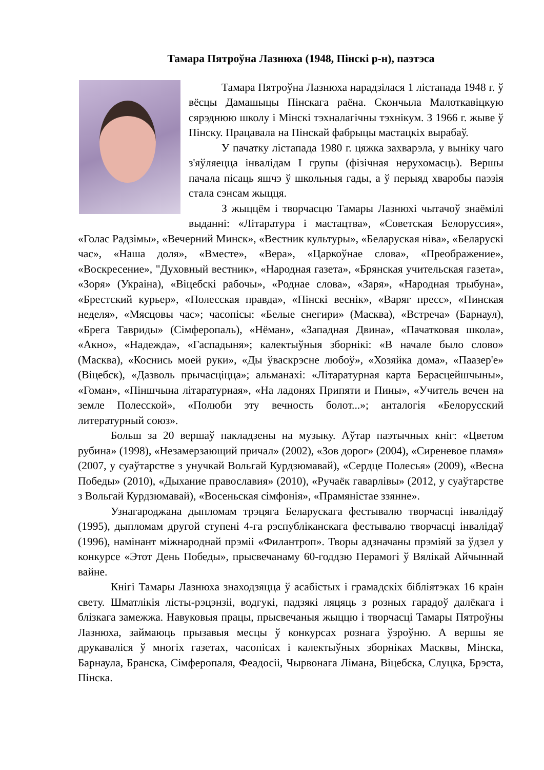Тамара Пятроўна Лазнюха (1948, Пінскі р-н), паэтэса
Тамара Пятроўна Лазнюха нарадзілася 1 лістапада 1948 г. ў вёсцы Дамашыцы Пінскага раёна. Скончыла Малоткавіцкую сярэднюю школу і Мінскі тэхналагічны тэхнікум. З 1966 г. жыве ў Пінску. Працавала на Пінскай фабрыцы мастацкіх вырабаў.
У пачатку лістапада 1980 г. цяжка захварэла, у выніку чаго з'яўляецца інвалідам I групы (фізічная нерухомасць). Вершы пачала пісаць яшчэ ў школьныя гады, а ў перыяд хваробы паэзія стала сэнсам жыцця.
З жыццём і творчасцю Тамары Лазнюхі чытачоў знаёмілі выданні: «Літаратура і мастацтва», «Советская Белоруссия», «Голас Радзімы», «Вечерний Минск», «Вестник культуры», «Беларуская ніва», «Беларускі час», «Наша доля», «Вместе», «Вера», «Царкоўнае слова», «Преображение», «Воскресение», "Духовный вестник», «Народная газета», «Брянская учительская газета», «Зоря» (Украіна), «Віцебскі рабочы», «Роднае слова», «Заря», «Народная трыбуна», «Брестский курьер», «Полесская правда», «Пінскі веснік», «Варяг пресс», «Пинская неделя», «Мясцовы час»; часопісы: «Белые снегири» (Масква), «Встреча» (Барнаул), «Брега Тавриды» (Сімферопаль), «Нёман», «Западная Двина», «Пачатковая школа», «Акно», «Надежда», «Гаспадыня»; калектыўныя зборнікі: «В начале было слово» (Масква), «Коснись моей руки», «Ды ўваскрэсне любоў», «Хозяйка дома», «Паазер'е» (Віцебск), «Дазволь прычасціцца»; альманахі: «Літаратурная карта Берасцейшчыны», «Гоман», «Піншчына літаратурная», «На ладонях Припяти и Пины», «Учитель вечен на земле Полесской», «Полюби эту вечность болот...»; анталогія «Белорусский литературный союз».
Больш за 20 вершаў пакладзены на музыку. Аўтар паэтычных кніг: «Цветом рубина» (1998), «Незамерзающий причал» (2002), «Зов дорог» (2004), «Сиреневое пламя» (2007, у суаўтарстве з унучкай Вольгай Курдзюмавай), «Сердце Полесья» (2009), «Весна Победы» (2010), «Дыхание православия» (2010), «Ручаёк гаварлівы» (2012, у суаўтарстве з Вольгай Курдзюмавай), «Восеньская сімфонія», «Прамяністае ззянне».
Узнагароджана дыпломам трэцяга Беларускага фестывалю творчасці інвалідаў (1995), дыпломам другой ступені 4-га рэспубліканскага фестывалю творчасці інвалідаў (1996), намінант міжнароднай прэміі «Филантроп». Творы адзначаны прэміяй за ўдзел у конкурсе «Этот День Победы», прысвечанаму 60-годдзю Перамогі ў Вялікай Айчыннай вайне.
Кнігі Тамары Лазнюха знаходзяцца ў асабістых і грамадскіх бібліятэках 16 краін свету. Шматлікія лісты-рэцэнзіі, водгукі, падзякі ляцяць з розных гарадоў далёкага і блізкага замежжа. Навуковыя працы, прысвечаныя жыццю і творчасці Тамары Пятроўны Лазнюха, займаюць прызавыя месцы ў конкурсах рознага ўзроўню. А вершы яе друкаваліся ў многіх газетах, часопісах і калектыўных зборніках Масквы, Мінска, Барнаула, Бранска, Сімферопаля, Феадосіі, Чырвонага Лімана, Віцебска, Слуцка, Брэста, Пінска.